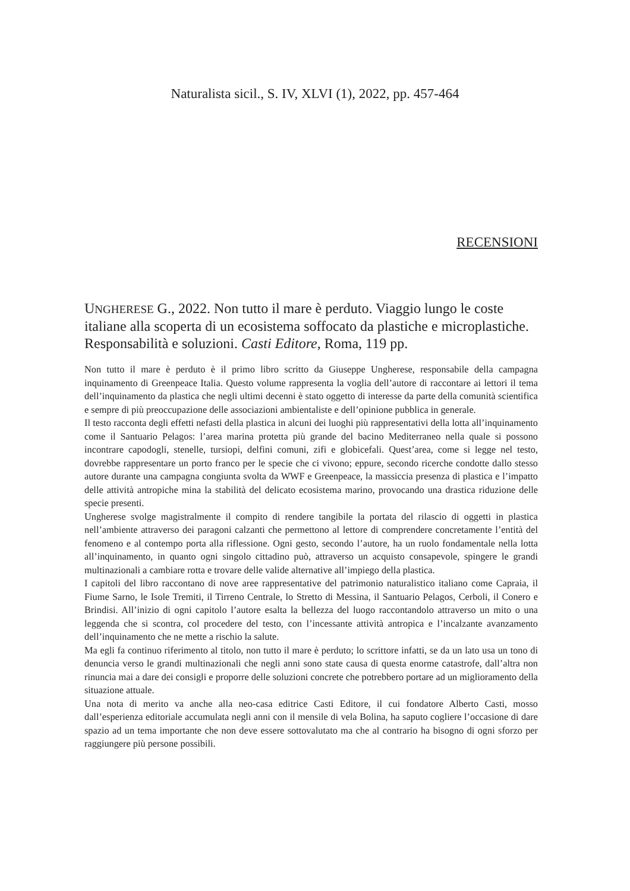Naturalista sicil., S. IV, XLVI (1), 2022, pp. 457-464
RECENSIONI
UNGHERESE G., 2022. Non tutto il mare è perduto. Viaggio lungo le coste italiane alla scoperta di un ecosistema soffocato da plastiche e microplastiche. Responsabilità e soluzioni. Casti Editore, Roma, 119 pp.
Non tutto il mare è perduto è il primo libro scritto da Giuseppe Ungherese, responsabile della campagna inquinamento di Greenpeace Italia. Questo volume rappresenta la voglia dell’autore di raccontare ai lettori il tema dell’inquinamento da plastica che negli ultimi decenni è stato oggetto di interesse da parte della comunità scientifica e sempre di più preoccupazione delle associazioni ambientaliste e dell’opinione pubblica in generale.
Il testo racconta degli effetti nefasti della plastica in alcuni dei luoghi più rappresentativi della lotta all’inquinamento come il Santuario Pelagos: l’area marina protetta più grande del bacino Mediterraneo nella quale si possono incontrare capodogli, stenelle, tursiopi, delfini comuni, zifi e globicefali. Quest’area, come si legge nel testo, dovrebbe rappresentare un porto franco per le specie che ci vivono; eppure, secondo ricerche condotte dallo stesso autore durante una campagna congiunta svolta da WWF e Greenpeace, la massiccia presenza di plastica e l’impatto delle attività antropiche mina la stabilità del delicato ecosistema marino, provocando una drastica riduzione delle specie presenti.
Ungherese svolge magistralmente il compito di rendere tangibile la portata del rilascio di oggetti in plastica nell’ambiente attraverso dei paragoni calzanti che permettono al lettore di comprendere concretamente l’entità del fenomeno e al contempo porta alla riflessione. Ogni gesto, secondo l’autore, ha un ruolo fondamentale nella lotta all’inquinamento, in quanto ogni singolo cittadino può, attraverso un acquisto consapevole, spingere le grandi multinazionali a cambiare rotta e trovare delle valide alternative all’impiego della plastica.
I capitoli del libro raccontano di nove aree rappresentative del patrimonio naturalistico italiano come Capraia, il Fiume Sarno, le Isole Tremiti, il Tirreno Centrale, lo Stretto di Messina, il Santuario Pelagos, Cerboli, il Conero e Brindisi. All’inizio di ogni capitolo l’autore esalta la bellezza del luogo raccontandolo attraverso un mito o una leggenda che si scontra, col procedere del testo, con l’incessante attività antropica e l’incalzante avanzamento dell’inquinamento che ne mette a rischio la salute.
Ma egli fa continuo riferimento al titolo, non tutto il mare è perduto; lo scrittore infatti, se da un lato usa un tono di denuncia verso le grandi multinazionali che negli anni sono state causa di questa enorme catastrofe, dall’altra non rinuncia mai a dare dei consigli e proporre delle soluzioni concrete che potrebbero portare ad un miglioramento della situazione attuale.
Una nota di merito va anche alla neo-casa editrice Casti Editore, il cui fondatore Alberto Casti, mosso dall’esperienza editoriale accumulata negli anni con il mensile di vela Bolina, ha saputo cogliere l’occasione di dare spazio ad un tema importante che non deve essere sottovalutato ma che al contrario ha bisogno di ogni sforzo per raggiungere più persone possibili.